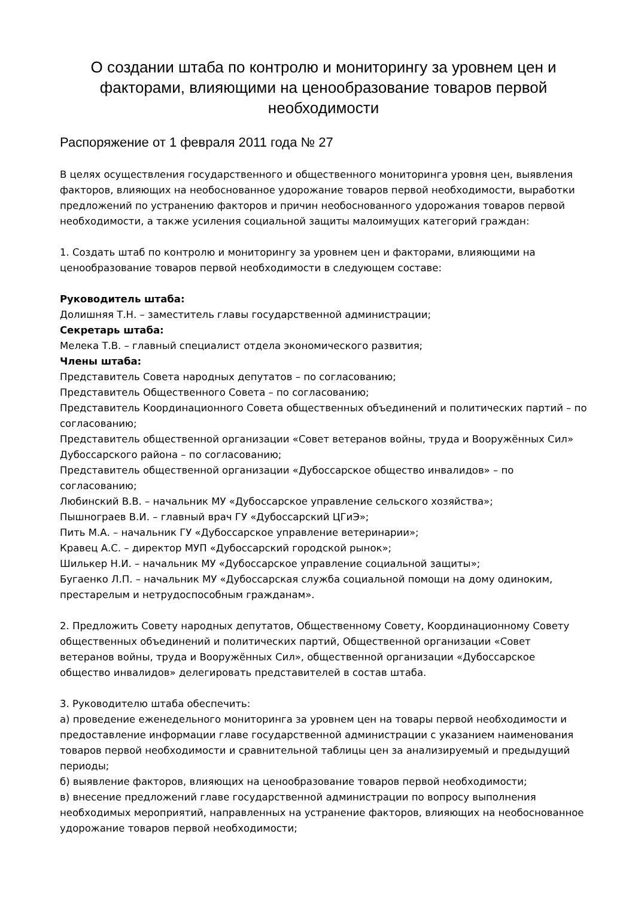О создании штаба по контролю и мониторингу за уровнем цен и факторами, влияющими на ценообразование товаров первой необходимости
Распоряжение от 1 февраля 2011 года № 27
В целях осуществления государственного и общественного мониторинга уровня цен, выявления факторов, влияющих на необоснованное удорожание товаров первой необходимости, выработки предложений по устранению факторов и причин необоснованного удорожания товаров первой необходимости, а также усиления социальной защиты малоимущих категорий граждан:
1. Создать штаб по контролю и мониторингу за уровнем цен и факторами, влияющими на ценообразование товаров первой необходимости в следующем составе:
Руководитель штаба:
Долишняя Т.Н. – заместитель главы государственной администрации;
Секретарь штаба:
Мелека Т.В. – главный специалист отдела экономического развития;
Члены штаба:
Представитель Совета народных депутатов – по согласованию;
Представитель Общественного Совета – по согласованию;
Представитель Координационного Совета общественных объединений и политических партий – по согласованию;
Представитель общественной организации «Совет ветеранов войны, труда и Вооружённых Сил» Дубоссарского района – по согласованию;
Представитель общественной организации «Дубоссарское общество инвалидов» – по согласованию;
Любинский В.В. – начальник МУ «Дубоссарское управление сельского хозяйства»;
Пышнограев В.И. – главный врач ГУ «Дубоссарский ЦГиЭ»;
Пить М.А. – начальник ГУ «Дубоссарское управление ветеринарии»;
Кравец А.С. – директор МУП «Дубоссарский городской рынок»;
Шилькер Н.И. – начальник МУ «Дубоссарское управление социальной защиты»;
Бугаенко Л.П. – начальник МУ «Дубоссарская служба социальной помощи на дому одиноким, престарелым и нетрудоспособным гражданам».
2. Предложить Совету народных депутатов, Общественному Совету, Координационному Совету общественных объединений и политических партий, Общественной организации «Совет ветеранов войны, труда и Вооружённых Сил», общественной организации «Дубоссарское общество инвалидов» делегировать представителей в состав штаба.
3. Руководителю штаба обеспечить:
а) проведение еженедельного мониторинга за уровнем цен на товары первой необходимости и предоставление информации главе государственной администрации с указанием наименования товаров первой необходимости и сравнительной таблицы цен за анализируемый и предыдущий периоды;
б) выявление факторов, влияющих на ценообразование товаров первой необходимости;
в) внесение предложений главе государственной администрации по вопросу выполнения необходимых мероприятий, направленных на устранение факторов, влияющих на необоснованное удорожание товаров первой необходимости;